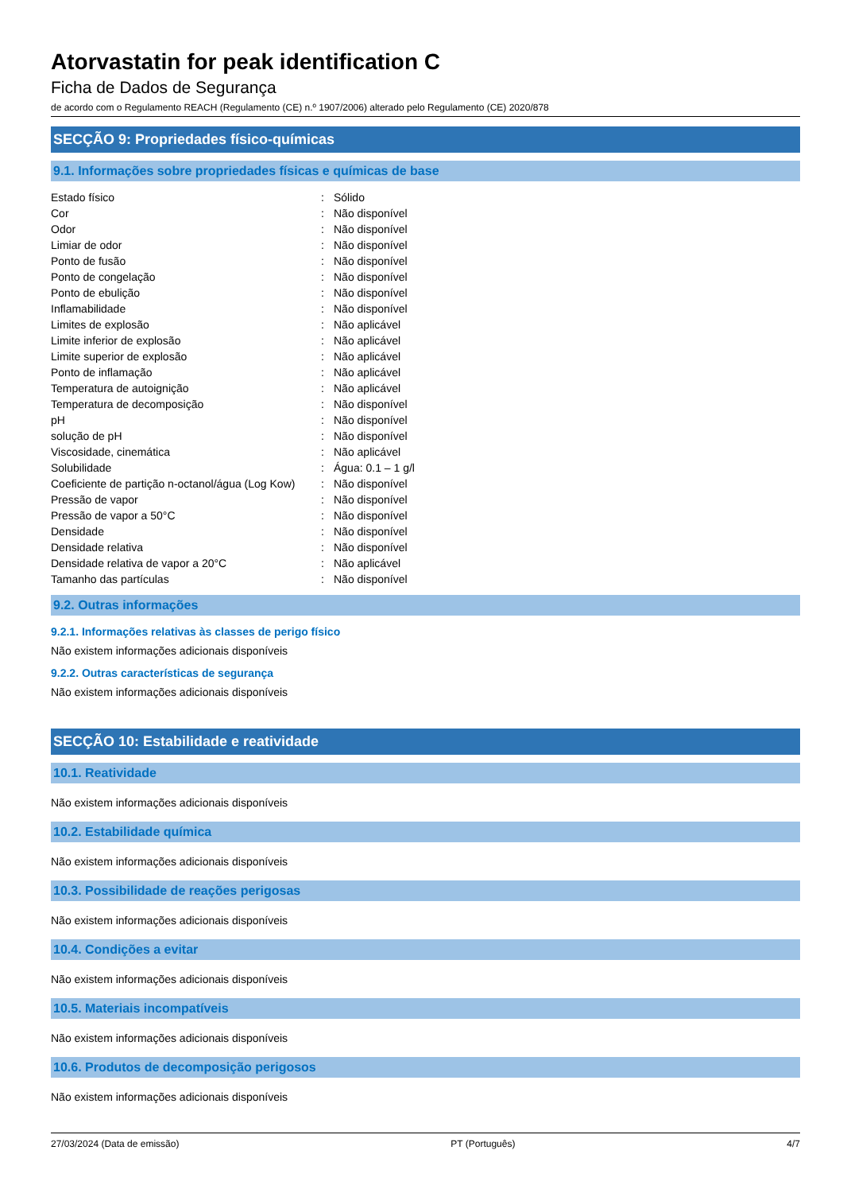Atorvastatin for peak identification C
Ficha de Dados de Segurança
de acordo com o Regulamento REACH (Regulamento (CE) n.º 1907/2006) alterado pelo Regulamento (CE) 2020/878
SECÇÃO 9: Propriedades físico-químicas
9.1. Informações sobre propriedades físicas e químicas de base
| Estado físico | : | Sólido |
| Cor | : | Não disponível |
| Odor | : | Não disponível |
| Limiar de odor | : | Não disponível |
| Ponto de fusão | : | Não disponível |
| Ponto de congelação | : | Não disponível |
| Ponto de ebulição | : | Não disponível |
| Inflamabilidade | : | Não disponível |
| Limites de explosão | : | Não aplicável |
| Limite inferior de explosão | : | Não aplicável |
| Limite superior de explosão | : | Não aplicável |
| Ponto de inflamação | : | Não aplicável |
| Temperatura de autoignição | : | Não aplicável |
| Temperatura de decomposição | : | Não disponível |
| pH | : | Não disponível |
| solução de pH | : | Não disponível |
| Viscosidade, cinemática | : | Não aplicável |
| Solubilidade | : | Água: 0.1 – 1 g/l |
| Coeficiente de partição n-octanol/água (Log Kow) | : | Não disponível |
| Pressão de vapor | : | Não disponível |
| Pressão de vapor a 50°C | : | Não disponível |
| Densidade | : | Não disponível |
| Densidade relativa | : | Não disponível |
| Densidade relativa de vapor a 20°C | : | Não aplicável |
| Tamanho das partículas | : | Não disponível |
9.2. Outras informações
9.2.1. Informações relativas às classes de perigo físico
Não existem informações adicionais disponíveis
9.2.2. Outras características de segurança
Não existem informações adicionais disponíveis
SECÇÃO 10: Estabilidade e reatividade
10.1. Reatividade
Não existem informações adicionais disponíveis
10.2. Estabilidade química
Não existem informações adicionais disponíveis
10.3. Possibilidade de reações perigosas
Não existem informações adicionais disponíveis
10.4. Condições a evitar
Não existem informações adicionais disponíveis
10.5. Materiais incompatíveis
Não existem informações adicionais disponíveis
10.6. Produtos de decomposição perigosos
Não existem informações adicionais disponíveis
27/03/2024 (Data de emissão) PT (Português) 4/7